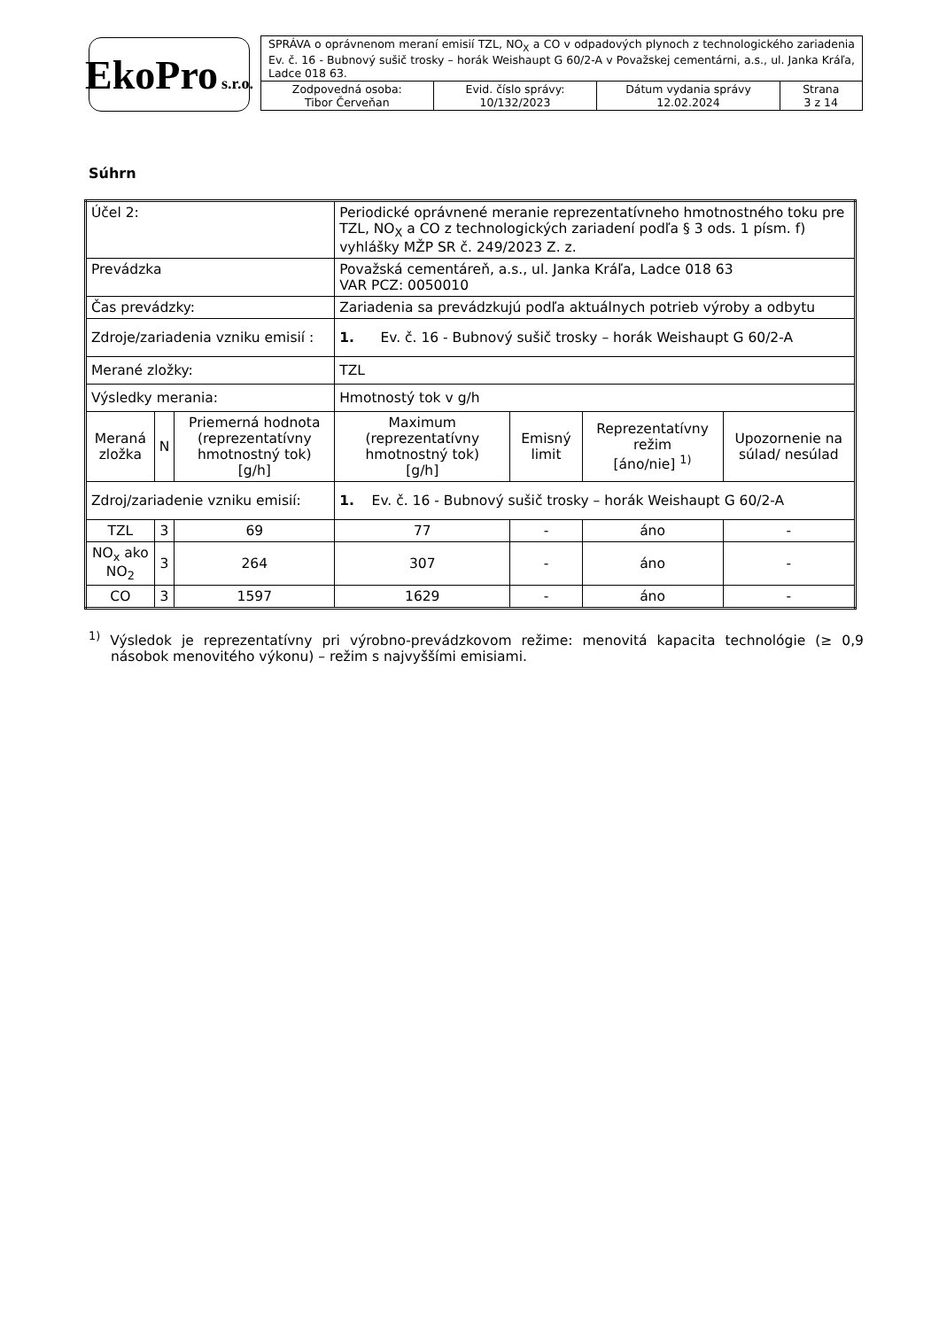EkoPro s.r.o.
| SPRÁVA o oprávnenom meraní emisií TZL, NO<sub>X</sub> a CO v odpadových plynoch z technologického zariadenia Ev. č. 16 - Bubnový sušič trosky – horák Weishaupt G 60/2-A v Považskej cementárni, a.s., ul. Janka Kráľa, Ladce 018 63. | | | |
| Zodpovedná osoba: Tibor Červeňan | Evid. číslo správy: 10/132/2023 | Dátum vydania správy 12.02.2024 | Strana 3 z 14 |
Súhrn
| Účel 2: | | | Periodické oprávnené meranie reprezentatívneho hmotnostného toku pre TZL, NO<sub>X</sub> a CO z technologických zariadení podľa § 3 ods. 1 písm. f) vyhlášky MŽP SR č. 249/2023 Z. z. | | | |
| Prevádzka | | | Považská cementáreň, a.s., ul. Janka Kráľa, Ladce 018 63 VAR PCZ: 0050010 | | | |
| Čas prevádzky: | | | Zariadenia sa prevádzkujú podľa aktuálnych potrieb výroby a odbytu | | | |
| Zdroje/zariadenia vzniku emisií : | | | 1. Ev. č. 16 - Bubnový sušič trosky – horák Weishaupt G 60/2-A | | | |
| Merané zložky: | | | TZL | | | |
| Výsledky merania: | | | Hmotnostý tok v g/h | | | |
| Meraná zložka | N | Priemerná hodnota (reprezentatívny hmotnostný tok) [g/h] | Maximum (reprezentatívny hmotnostný tok) [g/h] | Emisný limit | Reprezentatívny režim [áno/nie] <sup>1)</sup> | Upozornenie na súlad/ nesúlad |
| Zdroj/zariadenie vzniku emisií: | | | 1. Ev. č. 16 - Bubnový sušič trosky – horák Weishaupt G 60/2-A | | | |
| TZL | 3 | 69 | 77 | - | áno | - |
| NO<sub>x</sub> ako NO<sub>2</sub> | 3 | 264 | 307 | - | áno | - |
| CO | 3 | 1597 | 1629 | - | áno | - |
<sup>1)</sup> Výsledok je reprezentatívny pri výrobno-prevádzkovom režime: menovitá kapacita technológie (≥ 0,9 násobok menovitého výkonu) – režim s najvyššími emisiami.